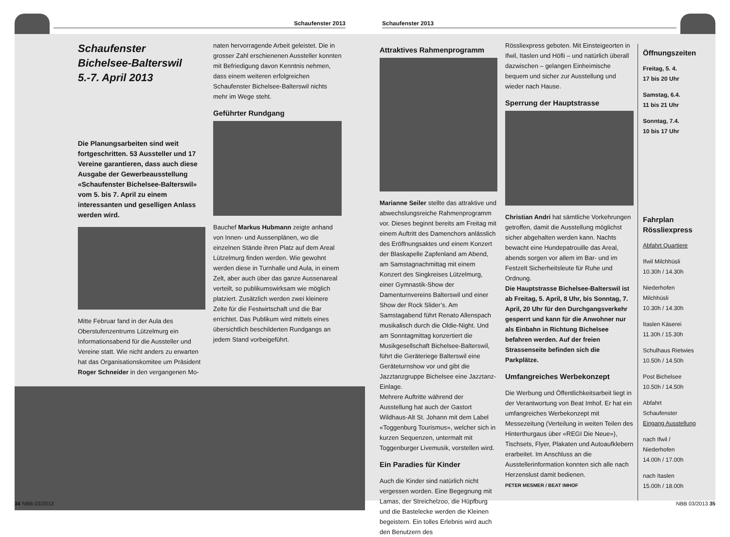Schaufenster 2013
Schaufenster 2013
Schaufenster
Bichelsee-Balterswil
5.-7. April 2013
Die Planungsarbeiten sind weit fortgeschritten. 53 Aussteller und 17 Vereine garantieren, dass auch diese Ausgabe der Gewerbeausstellung «Schaufenster Bichelsee-Balterswil» vom 5. bis 7. April zu einem interessanten und geselligen Anlass werden wird.
Mitte Februar fand in der Aula des Oberstufenzentrums Lützelmurg ein Informationsabend für die Aussteller und Vereine statt. Wie nicht anders zu erwarten hat das Organisationskomitee um Präsident Roger Schneider in den vergangenen Mo-
naten hervorragende Arbeit geleistet. Die in grosser Zahl erschienenen Aussteller konnten mit Befriedigung davon Kenntnis nehmen, dass einem weiteren erfolgreichen Schaufenster Bichelsee-Balterswil nichts mehr im Wege steht.
Geführter Rundgang
Bauchef Markus Hubmann zeigte anhand von Innen- und Aussenplänen, wo die einzelnen Stände ihren Platz auf dem Areal Lützelmurg finden werden. Wie gewohnt werden diese in Turnhalle und Aula, in einem Zelt, aber auch über das ganze Aussenareal verteilt, so publikumswirksam wie möglich platziert. Zusätzlich werden zwei kleinere Zelte für die Festwirtschaft und die Bar errichtet. Das Publikum wird mittels eines übersichtlich beschilderten Rundgangs an jedem Stand vorbeigeführt.
Attraktives Rahmenprogramm
Marianne Seiler stellte das attraktive und abwechslungsreiche Rahmenprogramm vor. Dieses beginnt bereits am Freitag mit einem Auftritt des Damenchors anlässlich des Eröffnungsaktes und einem Konzert der Blaskapelle Zapfenland am Abend, am Samstagnachmittag mit einem Konzert des Singkreises Lützelmurg, einer Gymnastik-Show der Damenturnvereins Balterswil und einer Show der Rock Slider’s. Am Samstagabend führt Renato Allenspach musikalisch durch die Oldie-Night. Und am Sonntagmittag konzertiert die Musikgesellschaft Bichelsee-Balterswil, führt die Geräteriege Balterswil eine Geräteturnshow vor und gibt die Jazztanzgruppe Bichelsee eine Jazztanz-Einlage.
Mehrere Auftritte während der Ausstellung hat auch der Gastort Wildhaus-Alt St. Johann mit dem Label «Toggenburg Tourismus», welcher sich in kurzen Sequenzen, untermalt mit Toggenburger Livemusik, vorstellen wird.
Ein Paradies für Kinder
Auch die Kinder sind natürlich nicht vergessen worden. Eine Begegnung mit Lamas, der Streichelzoo, die Hüpfburg und die Bastelecke werden die Kleinen begeistern. Ein tolles Erlebnis wird auch den Benutzern des
Rössliexpress geboten. Mit Einsteigeorten in Ifwil, Itaslen und Höfli – und natürlich überall dazwischen – gelangen Einheimische bequem und sicher zur Ausstellung und wieder nach Hause.
Sperrung der Hauptstrasse
Christian Andri hat sämtliche Vorkehrungen getroffen, damit die Ausstellung möglichst sicher abgehalten werden kann. Nachts bewacht eine Hundepatrouille das Areal, abends sorgen vor allem im Bar- und im Festzelt Sicherheitsleute für Ruhe und Ordnung.
Die Hauptstrasse Bichelsee-Balterswil ist ab Freitag, 5. April, 8 Uhr, bis Sonntag, 7. April, 20 Uhr für den Durchgangsverkehr gesperrt und kann für die Anwohner nur als Einbahn in Richtung Bichelsee befahren werden. Auf der freien Strassenseite befinden sich die Parkplätze.
Umfangreiches Werbekonzept
Die Werbung und Öffentlichkeitsarbeit liegt in der Verantwortung von Beat Imhof. Er hat ein umfangreiches Werbekonzept mit Messezeitung (Verteilung in weiten Teilen des Hinterthurgaus über «REGI Die Neue»), Tischsets, Flyer, Plakaten und Autoaufklebern erarbeitet. Im Anschluss an die Ausstellerinformation konnten sich alle nach Herzenslust damit bedienen.
PETER MESMER / BEAT IMHOF
Öffnungszeiten
Freitag, 5. 4.
17 bis 20 Uhr
Samstag, 6.4.
11 bis 21 Uhr
Sonntag, 7.4.
10 bis 17 Uhr
Fahrplan Rössliexpress
Abfahrt Quartiere
Ifwil Milchhüsli
10.30h / 14.30h
Niederhofen Milchhüsli
10.30h / 14.30h
Itaslen Käserei
11.30h / 15.30h
Schulhaus Rietwies
10.50h / 14.50h
Post Bichelsee
10.50h / 14.50h
Abfahrt Schaufenster
Eingang Ausstellung
nach Ifwil / Niederhofen
14.00h / 17.00h
nach Itaslen
15.00h / 18.00h
34 NBB 03/2013 NBB 03/2013 35